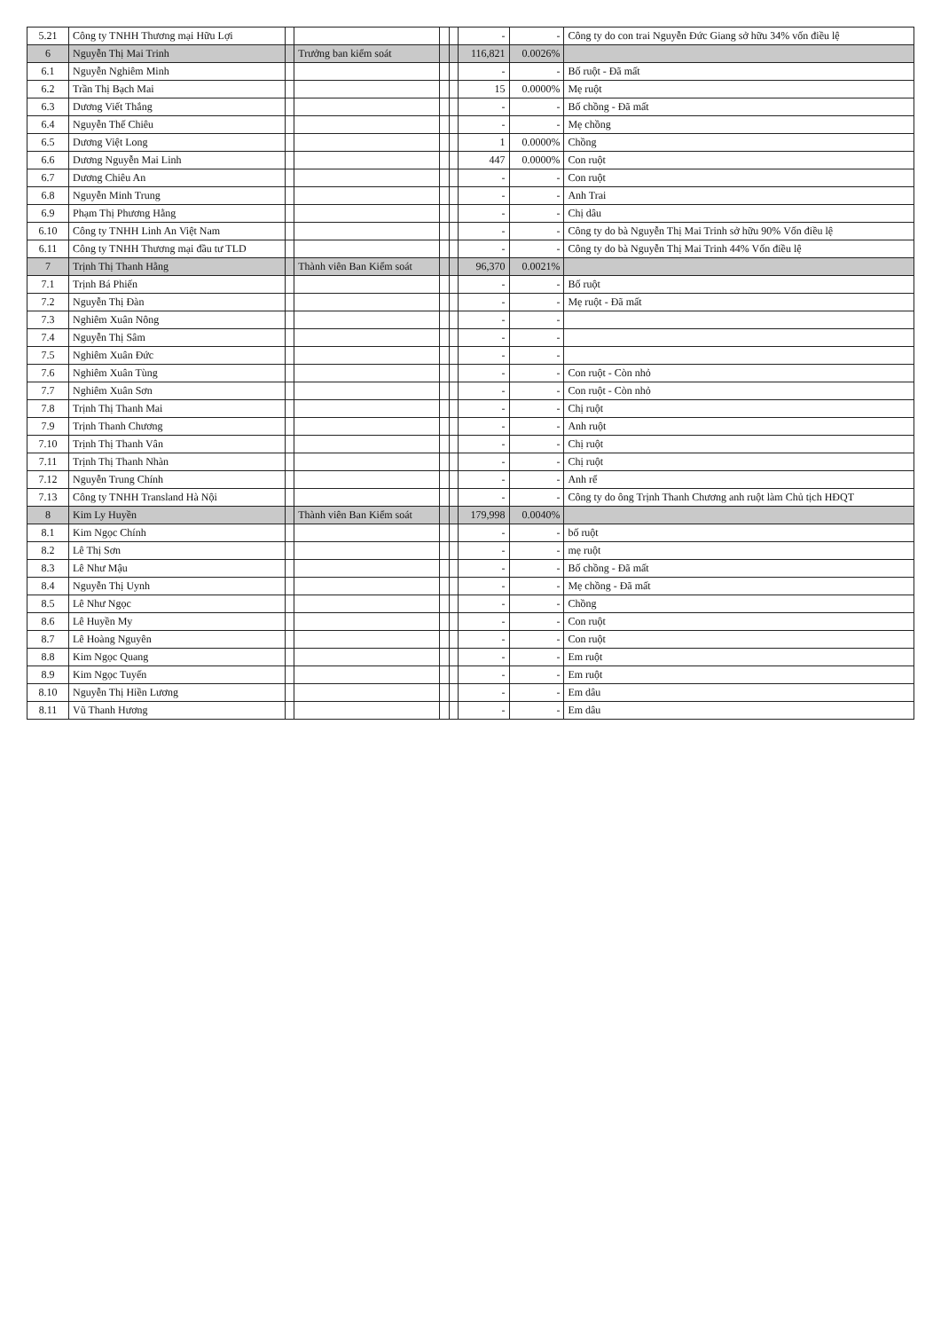| 5.21 | Công ty TNHH Thương mại Hữu Lợi | | | | | - | - | Công ty do con trai Nguyễn Đức Giang sở hữu 34% vốn điều lệ |
| 6 | Nguyễn Thị Mai Trinh | | Trưởng ban kiểm soát | | | 116,821 | 0.0026% | |
| 6.1 | Nguyễn Nghiêm Minh | | | | | - | - | Bố ruột - Đã mất |
| 6.2 | Trần Thị Bạch Mai | | | | | 15 | 0.0000% | Mẹ ruột |
| 6.3 | Dương Viết Thắng | | | | | - | - | Bố chồng - Đã mất |
| 6.4 | Nguyễn Thế Chiêu | | | | | - | - | Mẹ chồng |
| 6.5 | Dương Việt Long | | | | | 1 | 0.0000% | Chồng |
| 6.6 | Dương Nguyễn Mai Linh | | | | | 447 | 0.0000% | Con ruột |
| 6.7 | Dương Chiêu An | | | | | - | - | Con ruột |
| 6.8 | Nguyễn Minh Trung | | | | | - | - | Anh Trai |
| 6.9 | Phạm Thị Phương Hằng | | | | | - | - | Chị dâu |
| 6.10 | Công ty TNHH Linh An Việt Nam | | | | | - | - | Công ty do bà Nguyễn Thị Mai Trinh sở hữu 90% Vốn điều lệ |
| 6.11 | Công ty TNHH Thương mại đầu tư TLD | | | | | - | - | Công ty do bà Nguyễn Thị Mai Trinh 44% Vốn điều lệ |
| 7 | Trịnh Thị Thanh Hằng | | Thành viên Ban Kiểm soát | | | 96,370 | 0.0021% | |
| 7.1 | Trịnh Bá Phiến | | | | | - | - | Bố ruột |
| 7.2 | Nguyễn Thị Đàn | | | | | - | - | Mẹ ruột - Đã mất |
| 7.3 | Nghiêm Xuân Nông | | | | | - | - | |
| 7.4 | Nguyễn Thị Sâm | | | | | - | - | |
| 7.5 | Nghiêm Xuân Đức | | | | | - | - | |
| 7.6 | Nghiêm Xuân Tùng | | | | | - | - | Con ruột - Còn nhỏ |
| 7.7 | Nghiêm Xuân Sơn | | | | | - | - | Con ruột - Còn nhỏ |
| 7.8 | Trịnh Thị Thanh Mai | | | | | - | - | Chị ruột |
| 7.9 | Trịnh Thanh Chương | | | | | - | - | Anh ruột |
| 7.10 | Trịnh Thị Thanh Vân | | | | | - | - | Chị ruột |
| 7.11 | Trịnh Thị Thanh Nhàn | | | | | - | - | Chị ruột |
| 7.12 | Nguyễn Trung Chính | | | | | - | - | Anh rể |
| 7.13 | Công ty TNHH Transland Hà Nội | | | | | - | - | Công ty do ông Trịnh Thanh Chương anh ruột làm Chủ tịch HĐQT |
| 8 | Kim Ly Huyền | | Thành viên Ban Kiểm soát | | | 179,998 | 0.0040% | |
| 8.1 | Kim Ngọc Chính | | | | | - | - | bố ruột |
| 8.2 | Lê Thị Sơn | | | | | - | - | mẹ ruột |
| 8.3 | Lê Như Mậu | | | | | - | - | Bố chồng - Đã mất |
| 8.4 | Nguyễn Thị Uynh | | | | | - | - | Mẹ chồng - Đã mất |
| 8.5 | Lê Như Ngọc | | | | | - | - | Chồng |
| 8.6 | Lê Huyền My | | | | | - | - | Con ruột |
| 8.7 | Lê Hoàng Nguyên | | | | | - | - | Con ruột |
| 8.8 | Kim Ngọc Quang | | | | | - | - | Em ruột |
| 8.9 | Kim Ngọc Tuyến | | | | | - | - | Em ruột |
| 8.10 | Nguyễn Thị Hiền Lương | | | | | - | - | Em dâu |
| 8.11 | Vũ Thanh Hương | | | | | - | - | Em dâu |